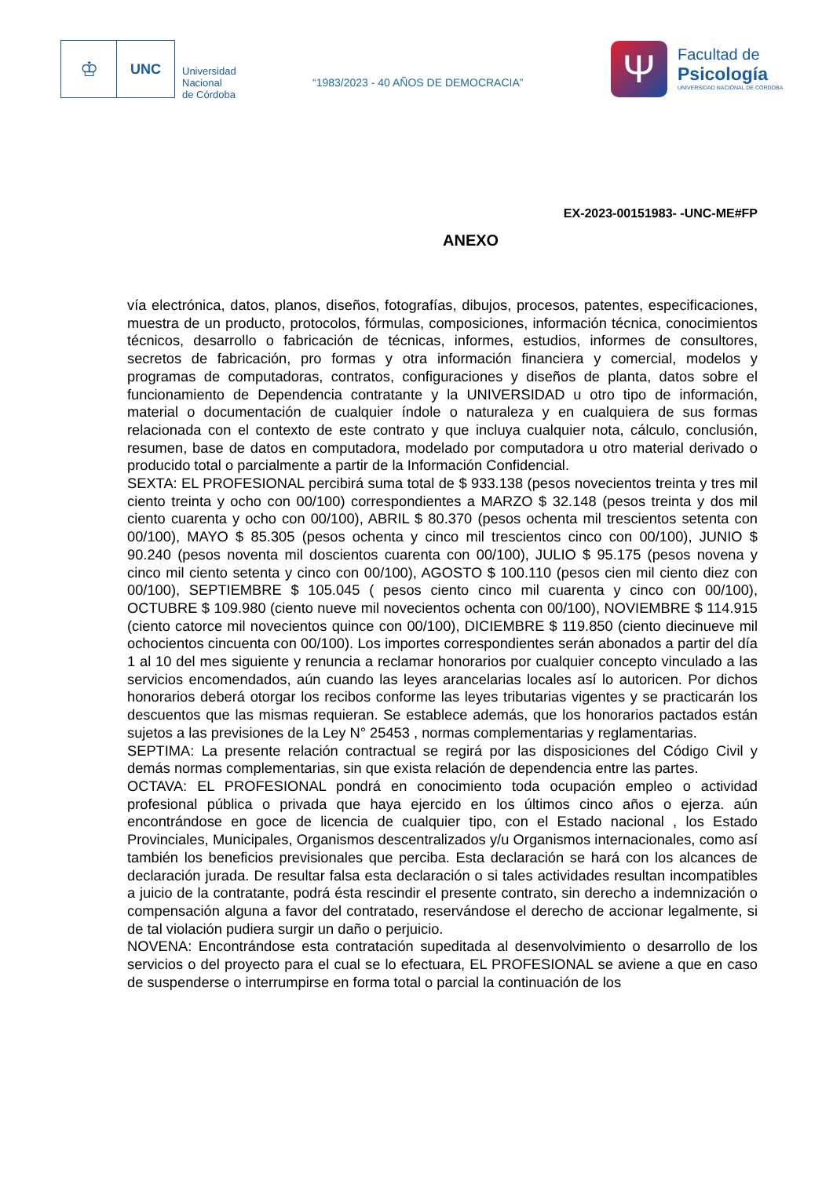♔
UNC
Universidad
Nacional
de Córdoba
“1983/2023 - 40 AÑOS DE DEMOCRACIA”
Ψ
Facultad de
Psicología
UNIVERSIDAD NACIONAL DE CÓRDOBA
EX-2023-00151983- -UNC-ME#FP
ANEXO
vía electrónica, datos, planos, diseños, fotografías, dibujos, procesos, patentes, especificaciones, muestra de un producto, protocolos, fórmulas, composiciones, información técnica, conocimientos técnicos, desarrollo o fabricación de técnicas, informes, estudios, informes de consultores, secretos de fabricación, pro formas y otra información financiera y comercial, modelos y programas de computadoras, contratos, configuraciones y diseños de planta, datos sobre el funcionamiento de Dependencia contratante y la UNIVERSIDAD u otro tipo de información, material o documentación de cualquier índole o naturaleza y en cualquiera de sus formas relacionada con el contexto de este contrato y que incluya cualquier nota, cálculo, conclusión, resumen, base de datos en computadora, modelado por computadora u otro material derivado o producido total o parcialmente a partir de la Información Confidencial.
SEXTA: EL PROFESIONAL percibirá suma total de $ 933.138 (pesos novecientos treinta y tres mil ciento treinta y ocho con 00/100) correspondientes a MARZO $ 32.148 (pesos treinta y dos mil ciento cuarenta y ocho con 00/100), ABRIL $ 80.370 (pesos ochenta mil trescientos setenta con 00/100), MAYO $ 85.305 (pesos ochenta y cinco mil trescientos cinco con 00/100), JUNIO $ 90.240 (pesos noventa mil doscientos cuarenta con 00/100), JULIO $ 95.175 (pesos novena y cinco mil ciento setenta y cinco con 00/100), AGOSTO $ 100.110 (pesos cien mil ciento diez con 00/100), SEPTIEMBRE $ 105.045 ( pesos ciento cinco mil cuarenta y cinco con 00/100), OCTUBRE $ 109.980 (ciento nueve mil novecientos ochenta con 00/100), NOVIEMBRE $ 114.915 (ciento catorce mil novecientos quince con 00/100), DICIEMBRE $ 119.850 (ciento diecinueve mil ochocientos cincuenta con 00/100). Los importes correspondientes serán abonados a partir del día 1 al 10 del mes siguiente y renuncia a reclamar honorarios por cualquier concepto vinculado a las servicios encomendados, aún cuando las leyes arancelarias locales así lo autoricen. Por dichos honorarios deberá otorgar los recibos conforme las leyes tributarias vigentes y se practicarán los descuentos que las mismas requieran. Se establece además, que los honorarios pactados están sujetos a las previsiones de la Ley N° 25453 , normas complementarias y reglamentarias.
SEPTIMA: La presente relación contractual se regirá por las disposiciones del Código Civil y demás normas complementarias, sin que exista relación de dependencia entre las partes.
OCTAVA: EL PROFESIONAL pondrá en conocimiento toda ocupación empleo o actividad profesional pública o privada que haya ejercido en los últimos cinco años o ejerza. aún encontrándose en goce de licencia de cualquier tipo, con el Estado nacional , los Estado Provinciales, Municipales, Organismos descentralizados y/u Organismos internacionales, como así también los beneficios previsionales que perciba. Esta declaración se hará con los alcances de declaración jurada. De resultar falsa esta declaración o si tales actividades resultan incompatibles a juicio de la contratante, podrá ésta rescindir el presente contrato, sin derecho a indemnización o compensación alguna a favor del contratado, reservándose el derecho de accionar legalmente, si de tal violación pudiera surgir un daño o perjuicio.
NOVENA: Encontrándose esta contratación supeditada al desenvolvimiento o desarrollo de los servicios o del proyecto para el cual se lo efectuara, EL PROFESIONAL se aviene a que en caso de suspenderse o interrumpirse en forma total o parcial la continuación de los